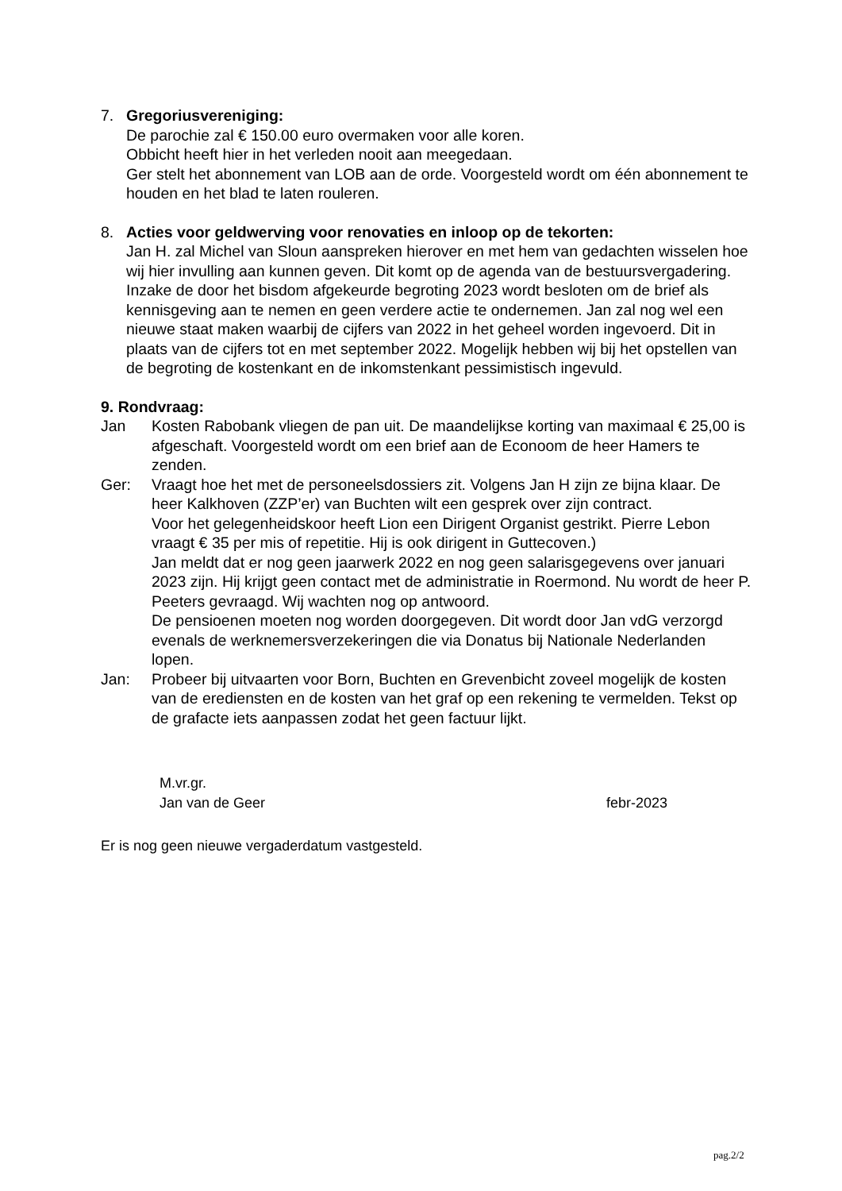7. Gregoriusvereniging:
De parochie zal € 150.00 euro overmaken voor alle koren.
Obbicht heeft hier in het verleden nooit aan meegedaan.
Ger stelt het abonnement van LOB aan de orde. Voorgesteld wordt om één abonnement te houden en het blad te laten rouleren.
8. Acties voor geldwerving voor renovaties en inloop op de tekorten:
Jan H. zal Michel van Sloun aanspreken hierover en met hem van gedachten wisselen hoe wij hier invulling aan kunnen geven. Dit komt op de agenda van de bestuursvergadering.
Inzake de door het bisdom afgekeurde begroting 2023 wordt besloten om de brief als kennisgeving aan te nemen en geen verdere actie te ondernemen. Jan zal nog wel een nieuwe staat maken waarbij de cijfers van 2022 in het geheel worden ingevoerd. Dit in plaats van de cijfers tot en met september 2022. Mogelijk hebben wij bij het opstellen van de begroting de kostenkant en de inkomstenkant pessimistisch ingevuld.
9. Rondvraag:
Jan Kosten Rabobank vliegen de pan uit. De maandelijkse korting van maximaal € 25,00 is afgeschaft. Voorgesteld wordt om een brief aan de Econoom de heer Hamers te zenden.
Ger: Vraagt hoe het met de personeelsdossiers zit. Volgens Jan H zijn ze bijna klaar. De heer Kalkhoven (ZZP’er) van Buchten wilt een gesprek over zijn contract.
Voor het gelegenheidskoor heeft Lion een Dirigent Organist gestrikt. Pierre Lebon vraagt € 35 per mis of repetitie. Hij is ook dirigent in Guttecoven.)
Jan meldt dat er nog geen jaarwerk 2022 en nog geen salarisgegevens over januari 2023 zijn. Hij krijgt geen contact met de administratie in Roermond. Nu wordt de heer P. Peeters gevraagd. Wij wachten nog op antwoord.
De pensioenen moeten nog worden doorgegeven. Dit wordt door Jan vdG verzorgd evenals de werknemersverzekeringen die via Donatus bij Nationale Nederlanden lopen.
Jan: Probeer bij uitvaarten voor Born, Buchten en Grevenbicht zoveel mogelijk de kosten van de erediensten en de kosten van het graf op een rekening te vermelden. Tekst op de grafacte iets aanpassen zodat het geen factuur lijkt.
M.vr.gr.
Jan van de Geer febr-2023
Er is nog geen nieuwe vergaderdatum vastgesteld.
pag.2/2